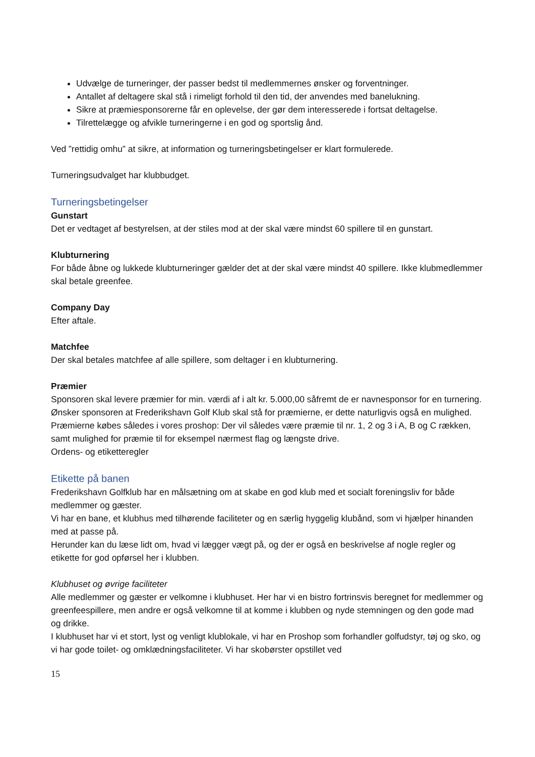Udvælge de turneringer, der passer bedst til medlemmernes ønsker og forventninger.
Antallet af deltagere skal stå i rimeligt forhold til den tid, der anvendes med banelukning.
Sikre at præmiesponsorerne får en oplevelse, der gør dem interesserede i fortsat deltagelse.
Tilrettelægge og afvikle turneringerne i en god og sportslig ånd.
Ved ”rettidig omhu” at sikre, at information og turneringsbetingelser er klart formulerede.
Turneringsudvalget har klubbudget.
Turneringsbetingelser
Gunstart
Det er vedtaget af bestyrelsen, at der stiles mod at der skal være mindst 60 spillere til en gunstart.
Klubturnering
For både åbne og lukkede klubturneringer gælder det at der skal være mindst 40 spillere. Ikke klubmedlemmer skal betale greenfee.
Company Day
Efter aftale.
Matchfee
Der skal betales matchfee af alle spillere, som deltager i en klubturnering.
Præmier
Sponsoren skal levere præmier for min. værdi af i alt kr. 5.000,00 såfremt de er navnesponsor for en turnering.
Ønsker sponsoren at Frederikshavn Golf Klub skal stå for præmierne, er dette naturligvis også en mulighed. Præmierne købes således i vores proshop: Der vil således være præmie til nr. 1, 2 og 3 i A, B og C rækken, samt mulighed for præmie til for eksempel nærmest flag og længste drive.
Ordens- og etiketteregler
Etikette på banen
Frederikshavn Golfklub har en målsætning om at skabe en god klub med et socialt foreningsliv for både medlemmer og gæster.
Vi har en bane, et klubhus med tilhørende faciliteter og en særlig hyggelig klubånd, som vi hjælper hinanden med at passe på.
Herunder kan du læse lidt om, hvad vi lægger vægt på, og der er også en beskrivelse af nogle regler og etikette for god opførsel her i klubben.
Klubhuset og øvrige faciliteter
Alle medlemmer og gæster er velkomne i klubhuset. Her har vi en bistro fortrinsvis beregnet for medlemmer og greenfeespillere, men andre er også velkomne til at komme i klubben og nyde stemningen og den gode mad og drikke.
I klubhuset har vi et stort, lyst og venligt klublokale, vi har en Proshop som forhandler golfudstyr, tøj og sko, og vi har gode toilet- og omklædningsfaciliteter. Vi har skobørster opstillet ved
15